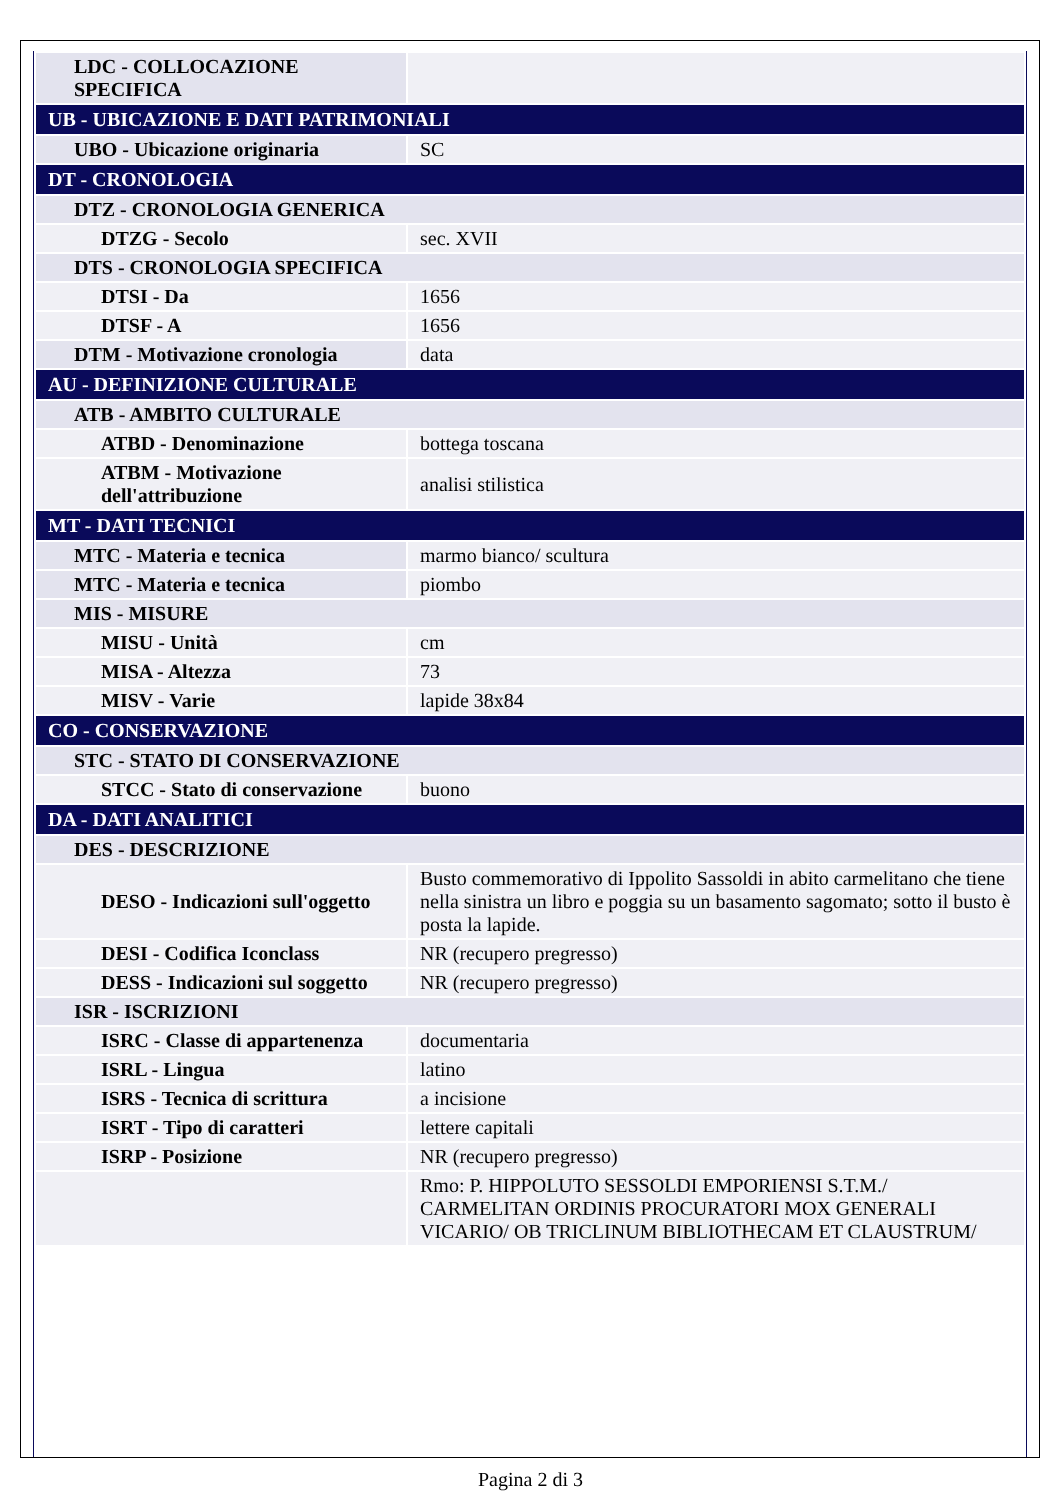| LDC - COLLOCAZIONE SPECIFICA | |
| UB - UBICAZIONE E DATI PATRIMONIALI | |
| UBO - Ubicazione originaria | SC |
| DT - CRONOLOGIA | |
| DTZ - CRONOLOGIA GENERICA | |
| DTZG - Secolo | sec. XVII |
| DTS - CRONOLOGIA SPECIFICA | |
| DTSI - Da | 1656 |
| DTSF - A | 1656 |
| DTM - Motivazione cronologia | data |
| AU - DEFINIZIONE CULTURALE | |
| ATB - AMBITO CULTURALE | |
| ATBD - Denominazione | bottega toscana |
| ATBM - Motivazione dell'attribuzione | analisi stilistica |
| MT - DATI TECNICI | |
| MTC - Materia e tecnica | marmo bianco/ scultura |
| MTC - Materia e tecnica | piombo |
| MIS - MISURE | |
| MISU - Unità | cm |
| MISA - Altezza | 73 |
| MISV - Varie | lapide 38x84 |
| CO - CONSERVAZIONE | |
| STC - STATO DI CONSERVAZIONE | |
| STCC - Stato di conservazione | buono |
| DA - DATI ANALITICI | |
| DES - DESCRIZIONE | |
| DESO - Indicazioni sull'oggetto | Busto commemorativo di Ippolito Sassoldi in abito carmelitano che tiene nella sinistra un libro e poggia su un basamento sagomato; sotto il busto è posta la lapide. |
| DESI - Codifica Iconclass | NR (recupero pregresso) |
| DESS - Indicazioni sul soggetto | NR (recupero pregresso) |
| ISR - ISCRIZIONI | |
| ISRC - Classe di appartenenza | documentaria |
| ISRL - Lingua | latino |
| ISRS - Tecnica di scrittura | a incisione |
| ISRT - Tipo di caratteri | lettere capitali |
| ISRP - Posizione | NR (recupero pregresso) |
| | Rmo: P. HIPPOLUTO SESSOLDI EMPORIENSI S.T.M./ CARMELITAN ORDINIS PROCURATORI MOX GENERALI VICARIO/ OB TRICLINUM BIBLIOTHECAM ET CLAUSTRUM/ |
Pagina 2 di 3